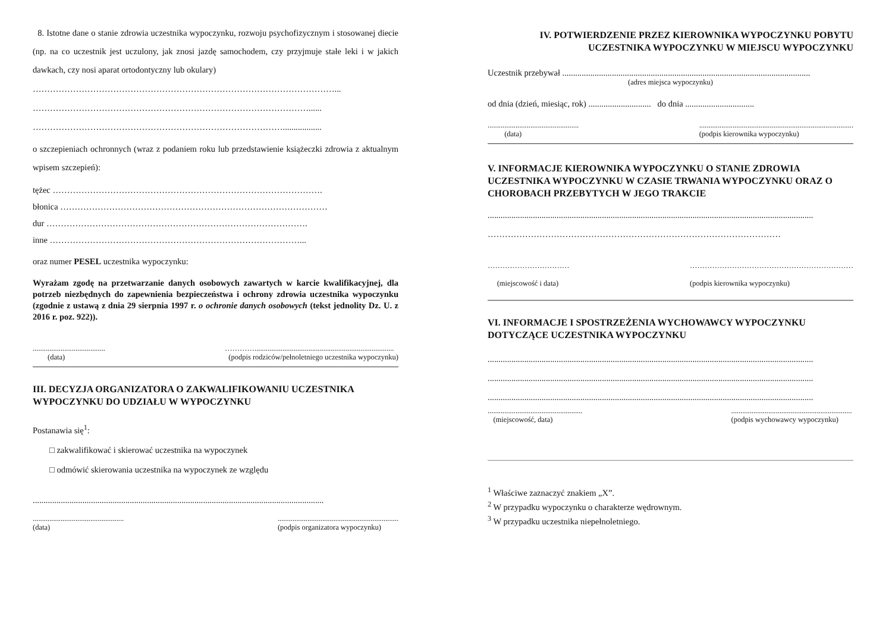8. Istotne dane o stanie zdrowia uczestnika wypoczynku, rozwoju psychofizycznym i stosowanej diecie (np. na co uczestnik jest uczulony, jak znosi jazdę samochodem, czy przyjmuje stałe leki i w jakich dawkach, czy nosi aparat ortodontyczny lub okulary)
……………………………………………………………………………………………...
……………………………………………………………………………………......
……………………………………………………………………………..................
o szczepieniach ochronnych (wraz z podaniem roku lub przedstawienie książeczki zdrowia z aktualnym wpisem szczepień):
tężec ………………………………………………………………………………….
błonica …………………………………………………………………………………
dur ……………………………………………………………………………….
inne ……………………………………………………………………………...
oraz numer PESEL uczestnika wypoczynku:
Wyrażam zgodę na przetwarzanie danych osobowych zawartych w karcie kwalifikacyjnej, dla potrzeb niezbędnych do zapewnienia bezpieczeństwa i ochrony zdrowia uczestnika wypoczynku (zgodnie z ustawą z dnia 29 sierpnia 1997 r. o ochronie danych osobowych (tekst jednolity Dz. U. z 2016 r. poz. 922)).
.......................................
(data) …………...........................................................................
(podpis rodziców/pełnoletniego uczestnika wypoczynku)
III. DECYZJA ORGANIZATORA O ZAKWALIFIKOWANIU UCZESTNIKA WYPOCZYNKU DO UDZIAŁU W WYPOCZYNKU
Postanawia się<sup>1</sup>:
□ zakwalifikować i skierować uczestnika na wypoczynek
□ odmówić skierowania uczestnika na wypoczynek ze względu
.......................................................................................................................................
.................................................
(data).................................................................
(podpis organizatora wypoczynku)
IV. POTWIERDZENIE PRZEZ KIEROWNIKA WYPOCZYNKU POBYTU UCZESTNIKA WYPOCZYNKU W MIEJSCU WYPOCZYNKU
Uczestnik przebywał ...................................................................................................................
(adres miejsca wypoczynku)
od dnia (dzień, miesiąc, rok) ............................. do dnia ................................
.................................................
(data)...................................................................................
(podpis kierownika wypoczynku)
V. INFORMACJE KIEROWNIKA WYPOCZYNKU O STANIE ZDROWIA UCZESTNIKA WYPOCZYNKU W CZASIE TRWANIA WYPOCZYNKU ORAZ O CHOROBACH PRZEBYTYCH W JEGO TRAKCIE
.......................................................................................................................................................
…………………………………………………………………………………………
……………………………
(miejscowość i data) …………………………………………………………
(podpis kierownika wypoczynku)
VI. INFORMACJE I SPOSTRZEŻENIA WYCHOWAWCY WYPOCZYNKU DOTYCZĄCE UCZESTNIKA WYPOCZYNKU
.......................................................................................................................................................
.......................................................................................................................................................
.......................................................................................................................................................
...................................................
(miejscowość, data).................................................................
(podpis wychowawcy wypoczynku)
<sup>1</sup> Właściwe zaznaczyć znakiem „X”.
<sup>2</sup> W przypadku wypoczynku o charakterze wędrownym.
<sup>3</sup> W przypadku uczestnika niepełnoletniego.